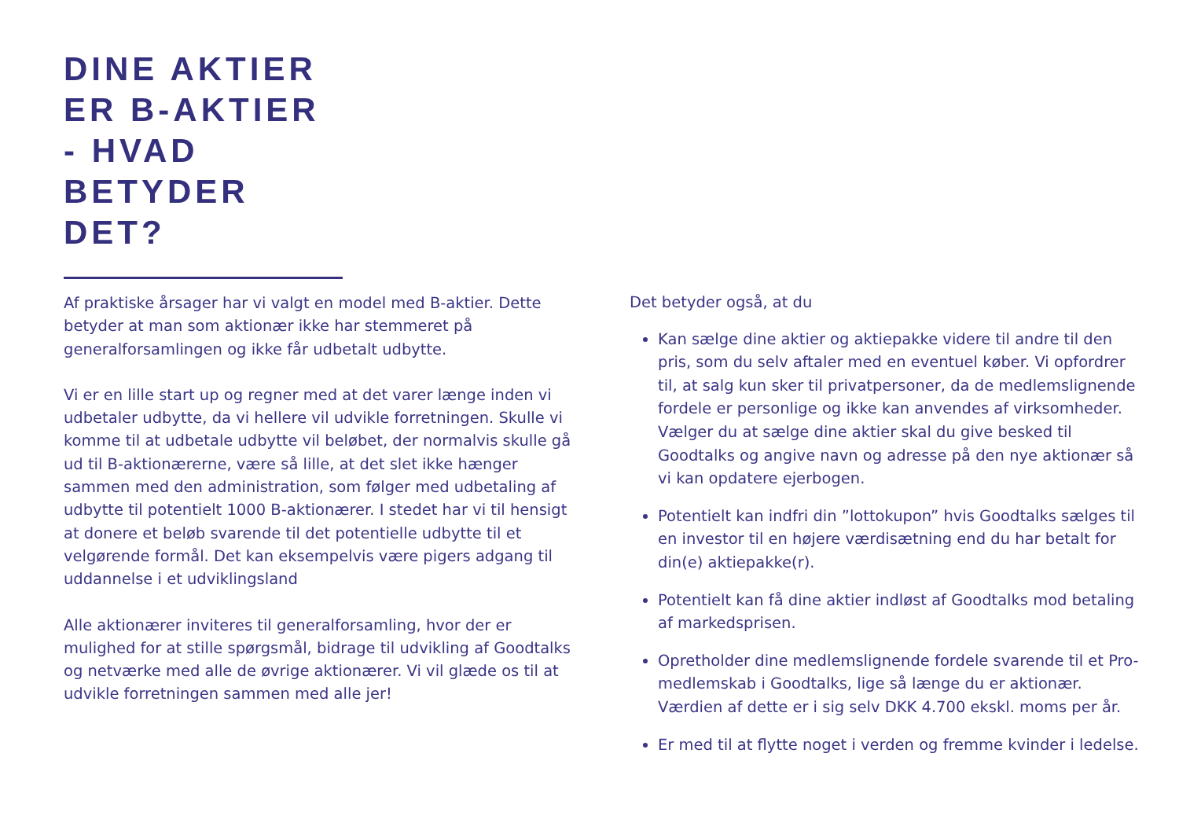DINE AKTIER
ER B-AKTIER
- HVAD
BETYDER
DET?
Af praktiske årsager har vi valgt en model med B-aktier. Dette betyder at man som aktionær ikke har stemmeret på generalforsamlingen og ikke får udbetalt udbytte.
Vi er en lille start up og regner med at det varer længe inden vi udbetaler udbytte, da vi hellere vil udvikle forretningen. Skulle vi komme til at udbetale udbytte vil beløbet, der normalvis skulle gå ud til B-aktionærerne, være så lille, at det slet ikke hænger sammen med den administration, som følger med udbetaling af udbytte til potentielt 1000 B-aktionærer. I stedet har vi til hensigt at donere et beløb svarende til det potentielle udbytte til et velgørende formål. Det kan eksempelvis være pigers adgang til uddannelse i et udviklingsland
Alle aktionærer inviteres til generalforsamling, hvor der er mulighed for at stille spørgsmål, bidrage til udvikling af Goodtalks og netværke med alle de øvrige aktionærer. Vi vil glæde os til at udvikle forretningen sammen med alle jer!
Det betyder også, at du
Kan sælge dine aktier og aktiepakke videre til andre til den pris, som du selv aftaler med en eventuel køber. Vi opfordrer til, at salg kun sker til privatpersoner, da de medlemslignende fordele er personlige og ikke kan anvendes af virksomheder. Vælger du at sælge dine aktier skal du give besked til Goodtalks og angive navn og adresse på den nye aktionær så vi kan opdatere ejerbogen.
Potentielt kan indfri din ”lottokupon” hvis Goodtalks sælges til en investor til en højere værdisætning end du har betalt for din(e) aktiepakke(r).
Potentielt kan få dine aktier indløst af Goodtalks mod betaling af markedsprisen.
Opretholder dine medlemslignende fordele svarende til et Pro-medlemskab i Goodtalks, lige så længe du er aktionær. Værdien af dette er i sig selv DKK 4.700 ekskl. moms per år.
Er med til at flytte noget i verden og fremme kvinder i ledelse.